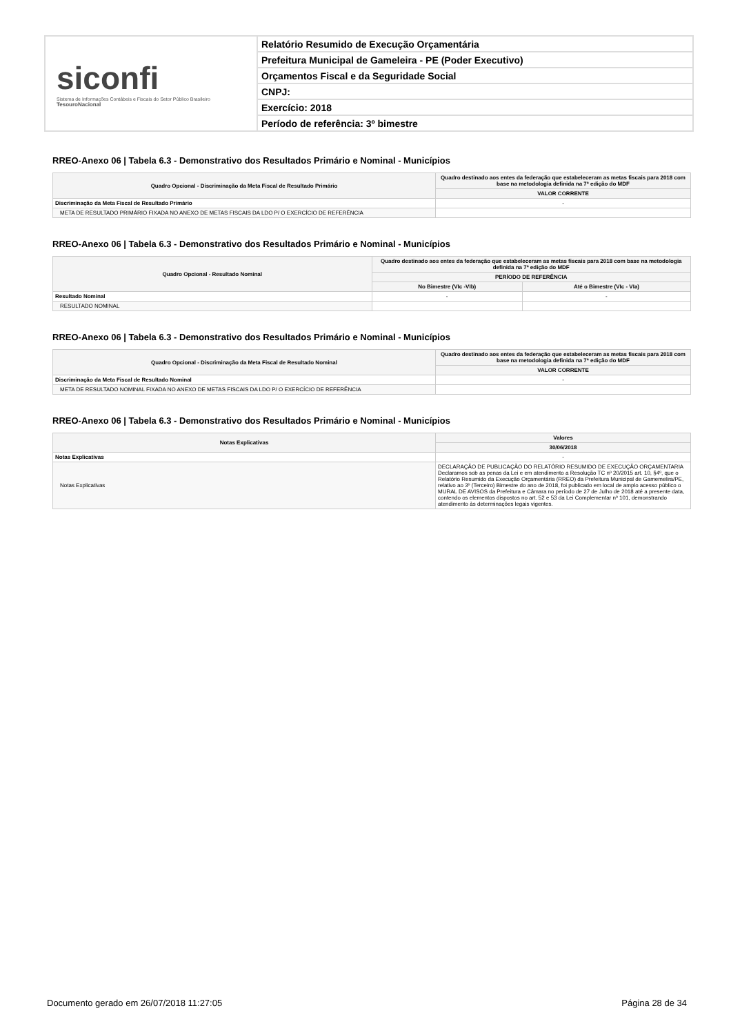siconfi
Sistema de Informações Contábeis e Fiscais do Setor Público Brasileiro
TesouroNacional
Relatório Resumido de Execução Orçamentária
Prefeitura Municipal de Gameleira - PE (Poder Executivo)
Orçamentos Fiscal e da Seguridade Social
CNPJ:
Exercício: 2018
Período de referência: 3º bimestre
RREO-Anexo 06 | Tabela 6.3 - Demonstrativo dos Resultados Primário e Nominal - Municípios
| Quadro Opcional - Discriminação da Meta Fiscal de Resultado Primário | Quadro destinado aos entes da federação que estabeleceram as metas fiscais para 2018 com base na metodologia definida na 7ª edição do MDF |
| --- | --- |
| | VALOR CORRENTE |
| Discriminação da Meta Fiscal de Resultado Primário | - |
| META DE RESULTADO PRIMÁRIO FIXADA NO ANEXO DE METAS FISCAIS DA LDO P/ O EXERCÍCIO DE REFERÊNCIA | |
RREO-Anexo 06 | Tabela 6.3 - Demonstrativo dos Resultados Primário e Nominal - Municípios
| Quadro Opcional - Resultado Nominal | Quadro destinado aos entes da federação que estabeleceram as metas fiscais para 2018 com base na metodologia definida na 7ª edição do MDF | |
| --- | --- | --- |
| | PERÍODO DE REFERÊNCIA | |
| | No Bimestre (VIc -VIb) | Até o Bimestre (VIc - VIa) |
| Resultado Nominal | - | - |
| RESULTADO NOMINAL | | |
RREO-Anexo 06 | Tabela 6.3 - Demonstrativo dos Resultados Primário e Nominal - Municípios
| Quadro Opcional - Discriminação da Meta Fiscal de Resultado Nominal | Quadro destinado aos entes da federação que estabeleceram as metas fiscais para 2018 com base na metodologia definida na 7ª edição do MDF |
| --- | --- |
| | VALOR CORRENTE |
| Discriminação da Meta Fiscal de Resultado Nominal | - |
| META DE RESULTADO NOMINAL FIXADA NO ANEXO DE METAS FISCAIS DA LDO P/ O EXERCÍCIO DE REFERÊNCIA | |
RREO-Anexo 06 | Tabela 6.3 - Demonstrativo dos Resultados Primário e Nominal - Municípios
| Notas Explicativas | Valores |
| --- | --- |
| | 30/06/2018 |
| Notas Explicativas | - |
| Notas Explicativas | DECLARAÇÃO DE PUBLICAÇÃO DO RELATÓRIO RESUMIDO DE EXECUÇÃO ORÇAMENTARIA Declaramos sob as penas da Lei e em atendimento a Resolução TC nº 20/2015 art. 10, §4º, que o Relatório Resumido da Execução Orçamentária (RREO) da Prefeitura Municipal de Gamemelira/PE, relativo ao 3º (Terceiro) Bimestre do ano de 2018, foi publicado em local de amplo acesso público o MURAL DE AVISOS da Prefeitura e Câmara no período de 27 de Julho de 2018 até a presente data, contendo os elementos dispostos no art. 52 e 53 da Lei Complementar nº 101, demonstrando atendimento às determinações legais vigentes. |
Documento gerado em 26/07/2018 11:27:05 Página 28 de 34